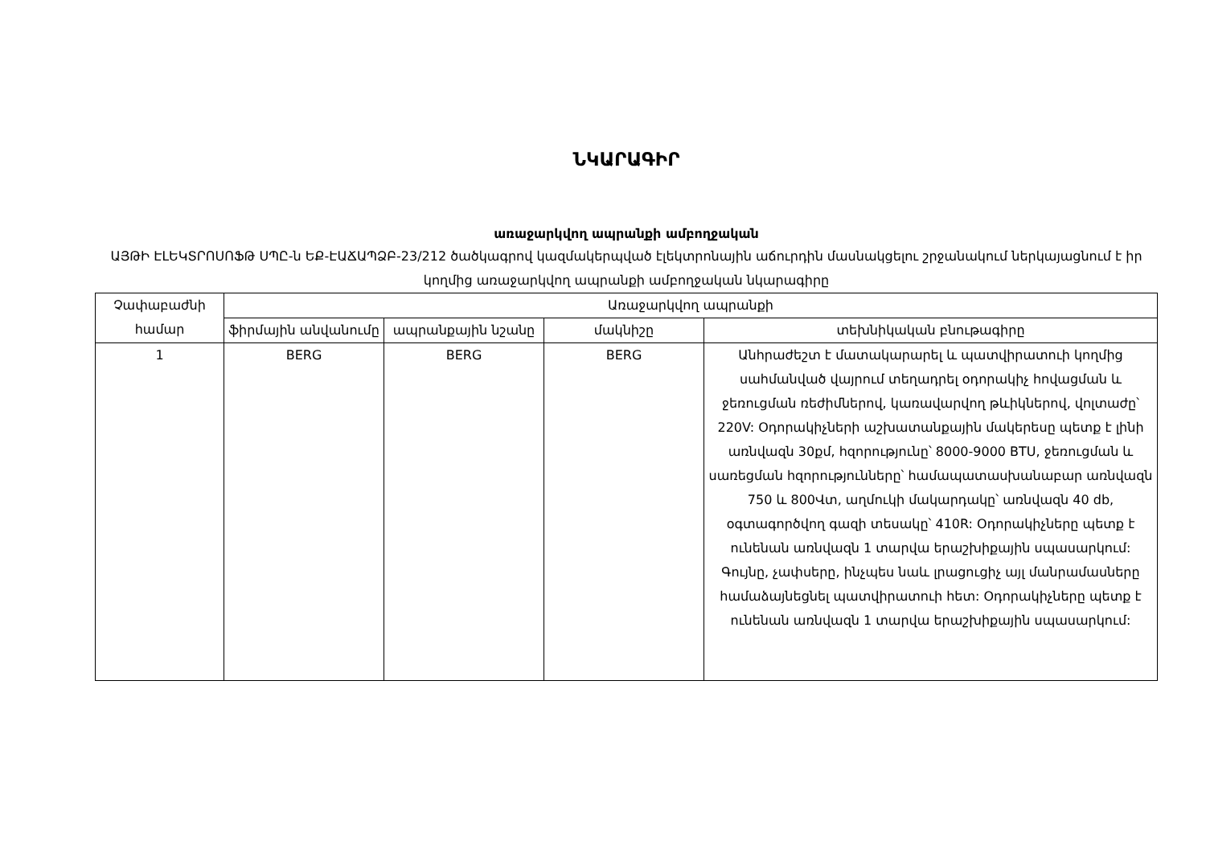ՆԿԱՐԱԳԻՐ
առաջարկվող ապրանքի ամբողջական
ԱՅԹԻ ԷԼԵԿՏՐՈՍՈՖԹ ՍՊԸ-ն ԵՔ-ԷԱՃԱՊՁԲ-23/212 ծածկագրով կազմակերպված էլեկտրոնային աճուրդին մասնակցելու շրջանակում ներկայացնում է իր կողմից առաջարկվող ապրանքի ամբողջական նկարագիրը
| Չափաբաժնի համար | Առաջարկվող ապրանքի | | | |
| --- | --- | --- | --- | --- |
| | ֆիրմային անվանումը | ապրանքային նշանը | մակնիշը | տեխնիկական բնութագիրը |
| 1 | BERG | BERG | BERG | Անհրաժեշտ է մատակարարել և պատվիրատուի կողմից սահմանված վայրում տեղադրել օդորակիչ հովացման և ջեռուցման ռեժիմներով, կառավարվող թևիկներով, վոլտաժը՝ 220V: Օդորակիչների աշխատանքային մակերեսը պետք է լինի առնվազն 30քմ, հզորությունը՝ 8000-9000 BTU, ջեռուցման և սառեցման հզորությունները՝ համապատասխանաբար առնվազն 750 և 800Վտ, աղմուկի մակարդակը՝ առնվազն 40 db, օգտագործվող գազի տեսակը՝ 410R: Օդորակիչները պետք է ունենան առնվազն 1 տարվա երաշխիքային սպասարկում: Գույնը, չափսերը, ինչպես նաև լրացուցիչ այլ մանրամասները համաձայնեցնել պատվիրատուի հետ: Օդորակիչները պետք է ունենան առնվազն 1 տարվա երաշխիքային սպասարկում: |